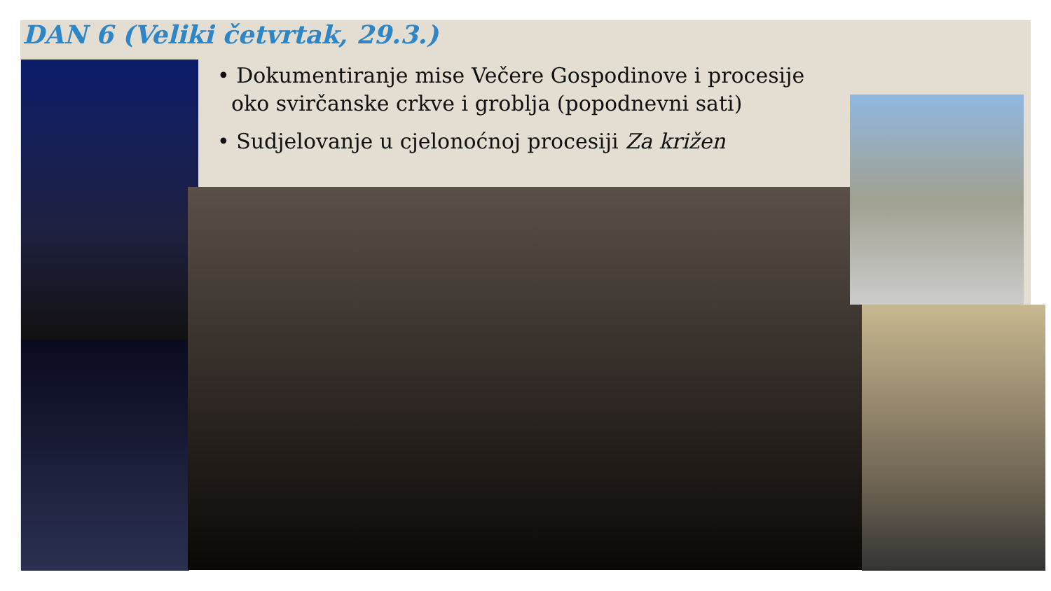DAN 6 (Veliki četvrtak, 29.3.)
• Dokumentiranje mise Večere Gospodinove i procesije oko svirčanske crkve i groblja (popodnevni sati)
• Sudjelovanje u cjelonoćnoj procesiji Za križen